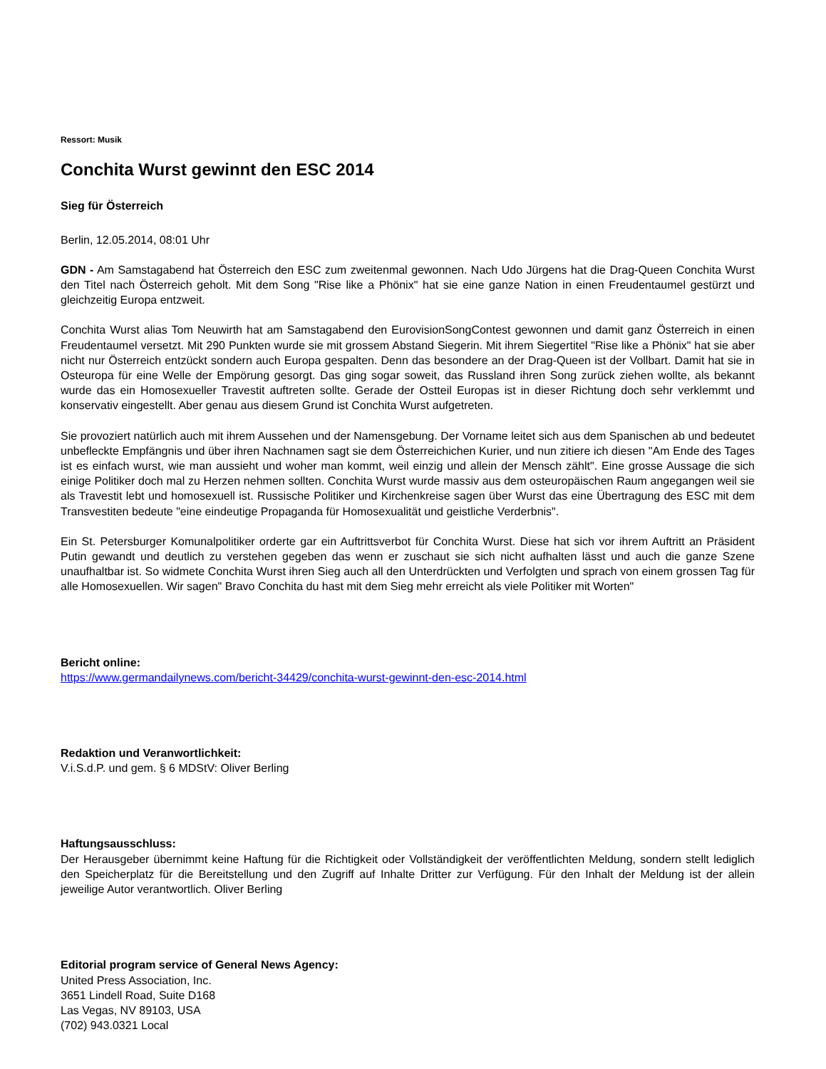Ressort: Musik
Conchita Wurst gewinnt den ESC 2014
Sieg für Österreich
Berlin, 12.05.2014, 08:01 Uhr
GDN - Am Samstagabend hat Österreich den ESC zum zweitenmal gewonnen. Nach Udo Jürgens hat die Drag-Queen Conchita Wurst den Titel nach Österreich geholt. Mit dem Song "Rise like a Phönix" hat sie eine ganze Nation in einen Freudentaumel gestürzt und gleichzeitig Europa entzweit.
Conchita Wurst alias Tom Neuwirth hat am Samstagabend den EurovisionSongContest gewonnen und damit ganz Österreich in einen Freudentaumel versetzt. Mit 290 Punkten wurde sie mit grossem Abstand Siegerin. Mit ihrem Siegertitel "Rise like a Phönix" hat sie aber nicht nur Österreich entzückt sondern auch Europa gespalten. Denn das besondere an der Drag-Queen ist der Vollbart. Damit hat sie in Osteuropa für eine Welle der Empörung gesorgt. Das ging sogar soweit, das Russland ihren Song zurück ziehen wollte, als bekannt wurde das ein Homosexueller Travestit auftreten sollte. Gerade der Ostteil Europas ist in dieser Richtung doch sehr verklemmt und konservativ eingestellt. Aber genau aus diesem Grund ist Conchita Wurst aufgetreten.
Sie provoziert natürlich auch mit ihrem Aussehen und der Namensgebung. Der Vorname leitet sich aus dem Spanischen ab und bedeutet unbefleckte Empfängnis und über ihren Nachnamen sagt sie dem Österreichichen Kurier, und nun zitiere ich diesen "Am Ende des Tages ist es einfach wurst, wie man aussieht und woher man kommt, weil einzig und allein der Mensch zählt". Eine grosse Aussage die sich einige Politiker doch mal zu Herzen nehmen sollten. Conchita Wurst wurde massiv aus dem osteuropäischen Raum angegangen weil sie als Travestit lebt und homosexuell ist. Russische Politiker und Kirchenkreise sagen über Wurst das eine Übertragung des ESC mit dem Transvestiten bedeute "eine eindeutige Propaganda für Homosexualität und geistliche Verderbnis".
Ein St. Petersburger Komunalpolitiker orderte gar ein Auftrittsverbot für Conchita Wurst. Diese hat sich vor ihrem Auftritt an Präsident Putin gewandt und deutlich zu verstehen gegeben das wenn er zuschaut sie sich nicht aufhalten lässt und auch die ganze Szene unaufhaltbar ist. So widmete Conchita Wurst ihren Sieg auch all den Unterdrückten und Verfolgten und sprach von einem grossen Tag für alle Homosexuellen. Wir sagen" Bravo Conchita du hast mit dem Sieg mehr erreicht als viele Politiker mit Worten"
Bericht online:
https://www.germandailynews.com/bericht-34429/conchita-wurst-gewinnt-den-esc-2014.html
Redaktion und Veranwortlichkeit:
V.i.S.d.P. und gem. § 6 MDStV: Oliver Berling
Haftungsausschluss:
Der Herausgeber übernimmt keine Haftung für die Richtigkeit oder Vollständigkeit der veröffentlichten Meldung, sondern stellt lediglich den Speicherplatz für die Bereitstellung und den Zugriff auf Inhalte Dritter zur Verfügung. Für den Inhalt der Meldung ist der allein jeweilige Autor verantwortlich. Oliver Berling
Editorial program service of General News Agency:
United Press Association, Inc.
3651 Lindell Road, Suite D168
Las Vegas, NV 89103, USA
(702) 943.0321 Local